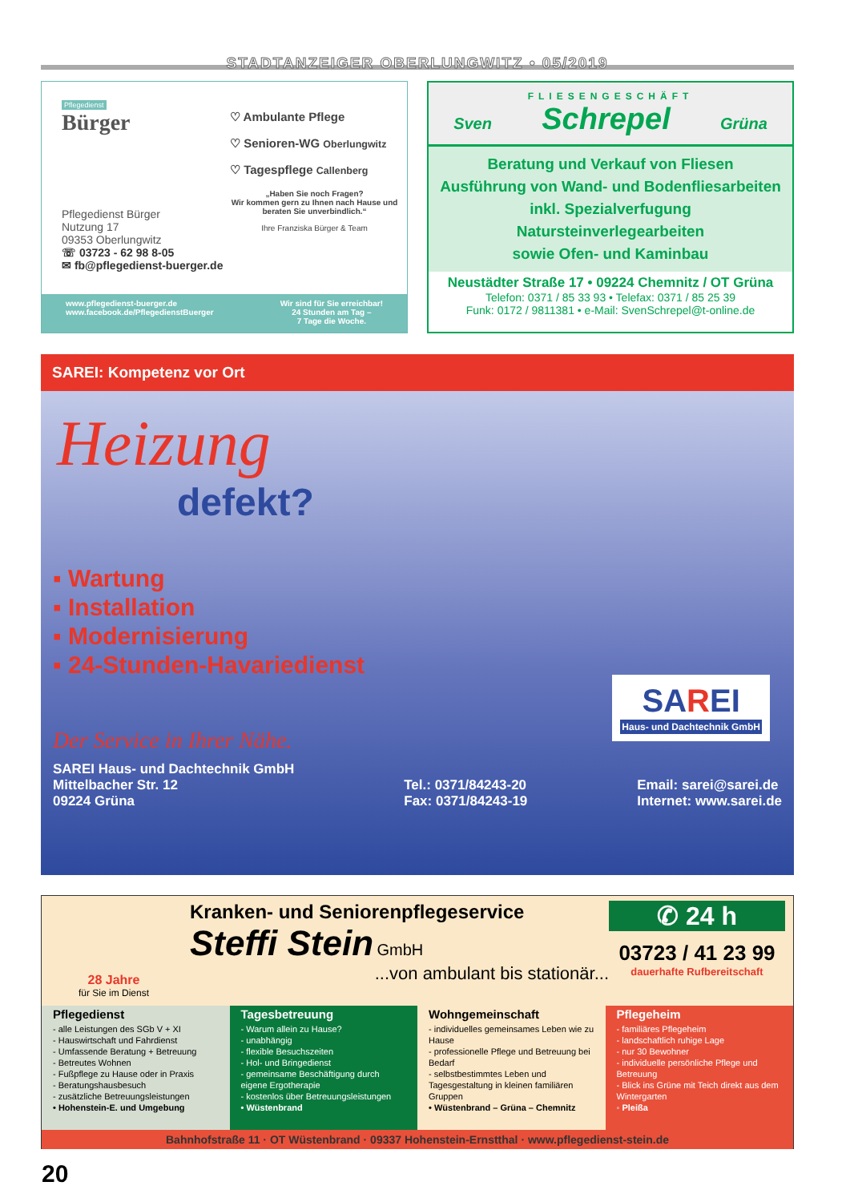STADTANZEIGER OBERLUNGWITZ • 05/2019
Pflegedienst
Bürger
Pflegedienst Bürger
Nutzung 17
09353 Oberlungwitz
☏ 03723 - 62 98 8-05
✉ fb@pflegedienst-buerger.de
♡ Ambulante Pflege
♡ Senioren-WG Oberlungwitz
♡ Tagespflege Callenberg
„Haben Sie noch Fragen?
Wir kommen gern zu Ihnen nach Hause und beraten Sie unverbindlich.“
Ihre Franziska Bürger & Team
www.pflegedienst-buerger.de
www.facebook.de/PflegedienstBuerger
Wir sind für Sie erreichbar!
24 Stunden am Tag –
7 Tage die Woche.
FLIESENGESCHÄFT
Sven Schrepel Grüna
Beratung und Verkauf von Fliesen
Ausführung von Wand- und Bodenfliesarbeiten inkl. Spezialverfugung
Natursteinverlegearbeiten
sowie Ofen- und Kaminbau
Neustädter Straße 17 • 09224 Chemnitz / OT Grüna
Telefon: 0371 / 85 33 93 • Telefax: 0371 / 85 25 39
Funk: 0172 / 9811381 • e-Mail: SvenSchrepel@t-online.de
SAREI: Kompetenz vor Ort
Heizung
defekt?
▪ Wartung
▪ Installation
▪ Modernisierung
▪ 24-Stunden-Havariedienst
SAREI
Haus- und Dachtechnik GmbH
Der Service in Ihrer Nähe.
SAREI Haus- und Dachtechnik GmbH
Mittelbacher Str. 12
09224 Grüna
Tel.: 0371/84243-20
Fax: 0371/84243-19
Email: sarei@sarei.de
Internet: www.sarei.de
28 Jahre
für Sie im Dienst
Kranken- und Seniorenpflegeservice
Steffi Stein GmbH
...von ambulant bis stationär...
✆ 24 h
03723 / 41 23 99
dauerhafte Rufbereitschaft
Pflegedienst
- alle Leistungen des SGb V + XI
- Hauswirtschaft und Fahrdienst
- Umfassende Beratung + Betreuung
- Betreutes Wohnen
- Fußpflege zu Hause oder in Praxis
- Beratungshausbesuch
- zusätzliche Betreuungsleistungen
• Hohenstein-E. und Umgebung
Tagesbetreuung
- Warum allein zu Hause?
- unabhängig
- flexible Besuchszeiten
- Hol- und Bringedienst
- gemeinsame Beschäftigung durch eigene Ergotherapie
- kostenlos über Betreuungsleistungen
• Wüstenbrand
Wohngemeinschaft
- individuelles gemeinsames Leben wie zu Hause
- professionelle Pflege und Betreuung bei Bedarf
- selbstbestimmtes Leben und Tagesgestaltung in kleinen familiären Gruppen
• Wüstenbrand – Grüna – Chemnitz
Pflegeheim
- familiäres Pflegeheim
- landschaftlich ruhige Lage
- nur 30 Bewohner
- individuelle persönliche Pflege und Betreuung
- Blick ins Grüne mit Teich direkt aus dem Wintergarten
◦ Pleißa
Bahnhofstraße 11 · OT Wüstenbrand · 09337 Hohenstein-Ernstthal · www.pflegedienst-stein.de
20